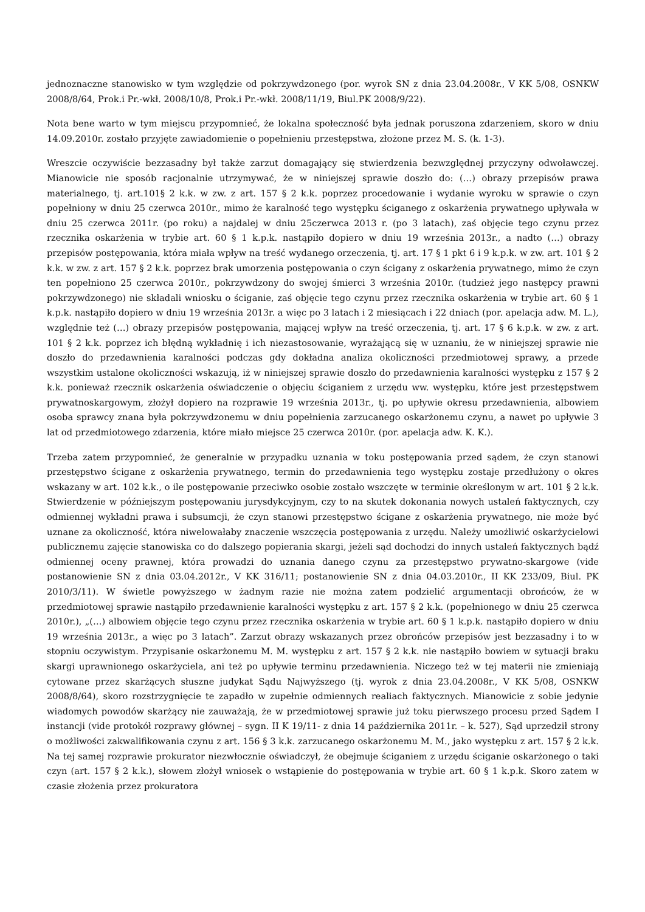jednoznaczne stanowisko w tym względzie od pokrzywdzonego (por. wyrok SN z dnia 23.04.2008r., V KK 5/08, OSNKW 2008/8/64, Prok.i Pr.-wkł. 2008/10/8, Prok.i Pr.-wkł. 2008/11/19, Biul.PK 2008/9/22).
Nota bene warto w tym miejscu przypomnieć, że lokalna społeczność była jednak poruszona zdarzeniem, skoro w dniu 14.09.2010r. zostało przyjęte zawiadomienie o popełnieniu przestępstwa, złożone przez M. S. (k. 1-3).
Wreszcie oczywiście bezzasadny był także zarzut domagający się stwierdzenia bezwzględnej przyczyny odwoławczej. Mianowicie nie sposób racjonalnie utrzymywać, że w niniejszej sprawie doszło do: (…) obrazy przepisów prawa materialnego, tj. art.101§ 2 k.k. w zw. z art. 157 § 2 k.k. poprzez procedowanie i wydanie wyroku w sprawie o czyn popełniony w dniu 25 czerwca 2010r., mimo że karalność tego występku ściganego z oskarżenia prywatnego upływała w dniu 25 czerwca 2011r. (po roku) a najdalej w dniu 25czerwca 2013 r. (po 3 latach), zaś objęcie tego czynu przez rzecznika oskarżenia w trybie art. 60 § 1 k.p.k. nastąpiło dopiero w dniu 19 września 2013r., a nadto (…) obrazy przepisów postępowania, która miała wpływ na treść wydanego orzeczenia, tj. art. 17 § 1 pkt 6 i 9 k.p.k. w zw. art. 101 § 2 k.k. w zw. z art. 157 § 2 k.k. poprzez brak umorzenia postępowania o czyn ścigany z oskarżenia prywatnego, mimo że czyn ten popełniono 25 czerwca 2010r., pokrzywdzony do swojej śmierci 3 września 2010r. (tudzież jego następcy prawni pokrzywdzonego) nie składali wniosku o ściganie, zaś objęcie tego czynu przez rzecznika oskarżenia w trybie art. 60 § 1 k.p.k. nastąpiło dopiero w dniu 19 września 2013r. a więc po 3 latach i 2 miesiącach i 22 dniach (por. apelacja adw. M. L.), względnie też (…) obrazy przepisów postępowania, mającej wpływ na treść orzeczenia, tj. art. 17 § 6 k.p.k. w zw. z art. 101 § 2 k.k. poprzez ich błędną wykładnię i ich niezastosowanie, wyrażającą się w uznaniu, że w niniejszej sprawie nie doszło do przedawnienia karalności podczas gdy dokładna analiza okoliczności przedmiotowej sprawy, a przede wszystkim ustalone okoliczności wskazują, iż w niniejszej sprawie doszło do przedawnienia karalności występku z 157 § 2 k.k. ponieważ rzecznik oskarżenia oświadczenie o objęciu ściganiem z urzędu ww. występku, które jest przestępstwem prywatnoskargowym, złożył dopiero na rozprawie 19 września 2013r., tj. po upływie okresu przedawnienia, albowiem osoba sprawcy znana była pokrzywdzonemu w dniu popełnienia zarzucanego oskarżonemu czynu, a nawet po upływie 3 lat od przedmiotowego zdarzenia, które miało miejsce 25 czerwca 2010r. (por. apelacja adw. K. K.).
Trzeba zatem przypomnieć, że generalnie w przypadku uznania w toku postępowania przed sądem, że czyn stanowi przestępstwo ścigane z oskarżenia prywatnego, termin do przedawnienia tego występku zostaje przedłużony o okres wskazany w art. 102 k.k., o ile postępowanie przeciwko osobie zostało wszczęte w terminie określonym w art. 101 § 2 k.k. Stwierdzenie w późniejszym postępowaniu jurysdykcyjnym, czy to na skutek dokonania nowych ustaleń faktycznych, czy odmiennej wykładni prawa i subsumcji, że czyn stanowi przestępstwo ścigane z oskarżenia prywatnego, nie może być uznane za okoliczność, która niwelowałaby znaczenie wszczęcia postępowania z urzędu. Należy umożliwić oskarżycielowi publicznemu zajęcie stanowiska co do dalszego popierania skargi, jeżeli sąd dochodzi do innych ustaleń faktycznych bądź odmiennej oceny prawnej, która prowadzi do uznania danego czynu za przestępstwo prywatno-skargowe (vide postanowienie SN z dnia 03.04.2012r., V KK 316/11; postanowienie SN z dnia 04.03.2010r., II KK 233/09, Biul. PK 2010/3/11). W świetle powyższego w żadnym razie nie można zatem podzielić argumentacji obrońców, że w przedmiotowej sprawie nastąpiło przedawnienie karalności występku z art. 157 § 2 k.k. (popełnionego w dniu 25 czerwca 2010r.), „(…) albowiem objęcie tego czynu przez rzecznika oskarżenia w trybie art. 60 § 1 k.p.k. nastąpiło dopiero w dniu 19 września 2013r., a więc po 3 latach”. Zarzut obrazy wskazanych przez obrońców przepisów jest bezzasadny i to w stopniu oczywistym. Przypisanie oskarżonemu M. M. występku z art. 157 § 2 k.k. nie nastąpiło bowiem w sytuacji braku skargi uprawnionego oskarżyciela, ani też po upływie terminu przedawnienia. Niczego też w tej materii nie zmieniają cytowane przez skarżących słuszne judykat Sądu Najwyższego (tj. wyrok z dnia 23.04.2008r., V KK 5/08, OSNKW 2008/8/64), skoro rozstrzygnięcie te zapadło w zupełnie odmiennych realiach faktycznych. Mianowicie z sobie jedynie wiadomych powodów skarżący nie zauważają, że w przedmiotowej sprawie już toku pierwszego procesu przed Sądem I instancji (vide protokół rozprawy głównej – sygn. II K 19/11- z dnia 14 października 2011r. – k. 527), Sąd uprzedził strony o możliwości zakwalifikowania czynu z art. 156 § 3 k.k. zarzucanego oskarżonemu M. M., jako występku z art. 157 § 2 k.k. Na tej samej rozprawie prokurator niezwłocznie oświadczył, że obejmuje ściganiem z urzędu ściganie oskarżonego o taki czyn (art. 157 § 2 k.k.), słowem złożył wniosek o wstąpienie do postępowania w trybie art. 60 § 1 k.p.k. Skoro zatem w czasie złożenia przez prokuratora